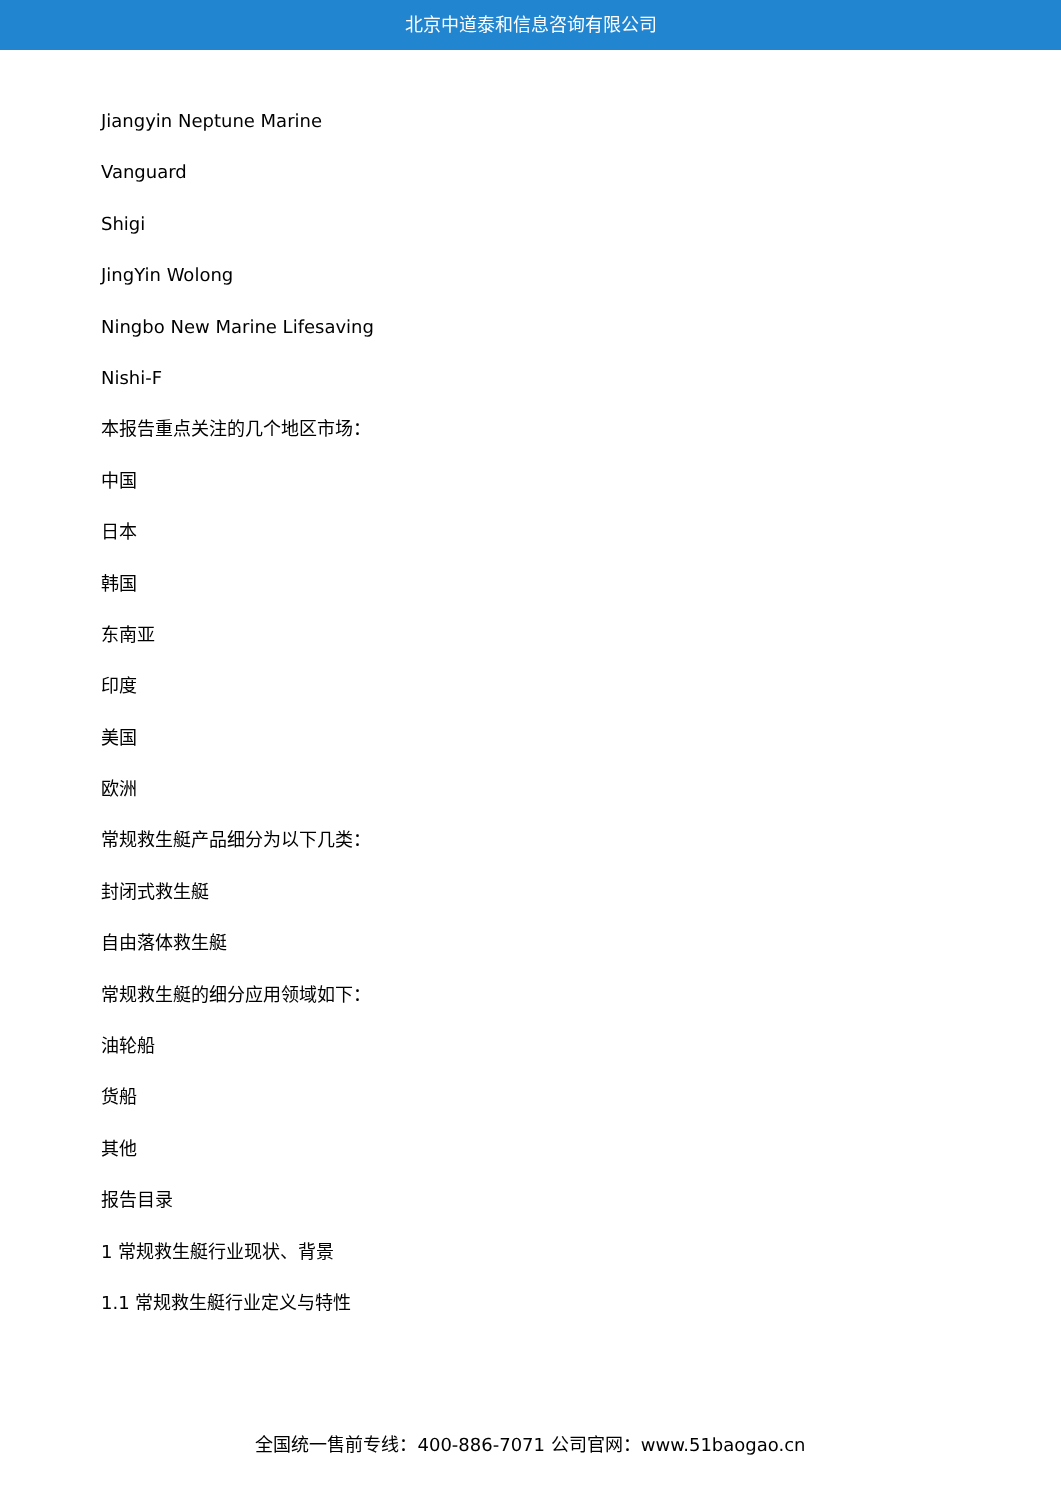北京中道泰和信息咨询有限公司
Jiangyin Neptune Marine
Vanguard
Shigi
JingYin Wolong
Ningbo New Marine Lifesaving
Nishi-F
本报告重点关注的几个地区市场：
中国
日本
韩国
东南亚
印度
美国
欧洲
常规救生艇产品细分为以下几类：
封闭式救生艇
自由落体救生艇
常规救生艇的细分应用领域如下：
油轮船
货船
其他
报告目录
1 常规救生艇行业现状、背景
1.1 常规救生艇行业定义与特性
全国统一售前专线：400-886-7071 公司官网：www.51baogao.cn